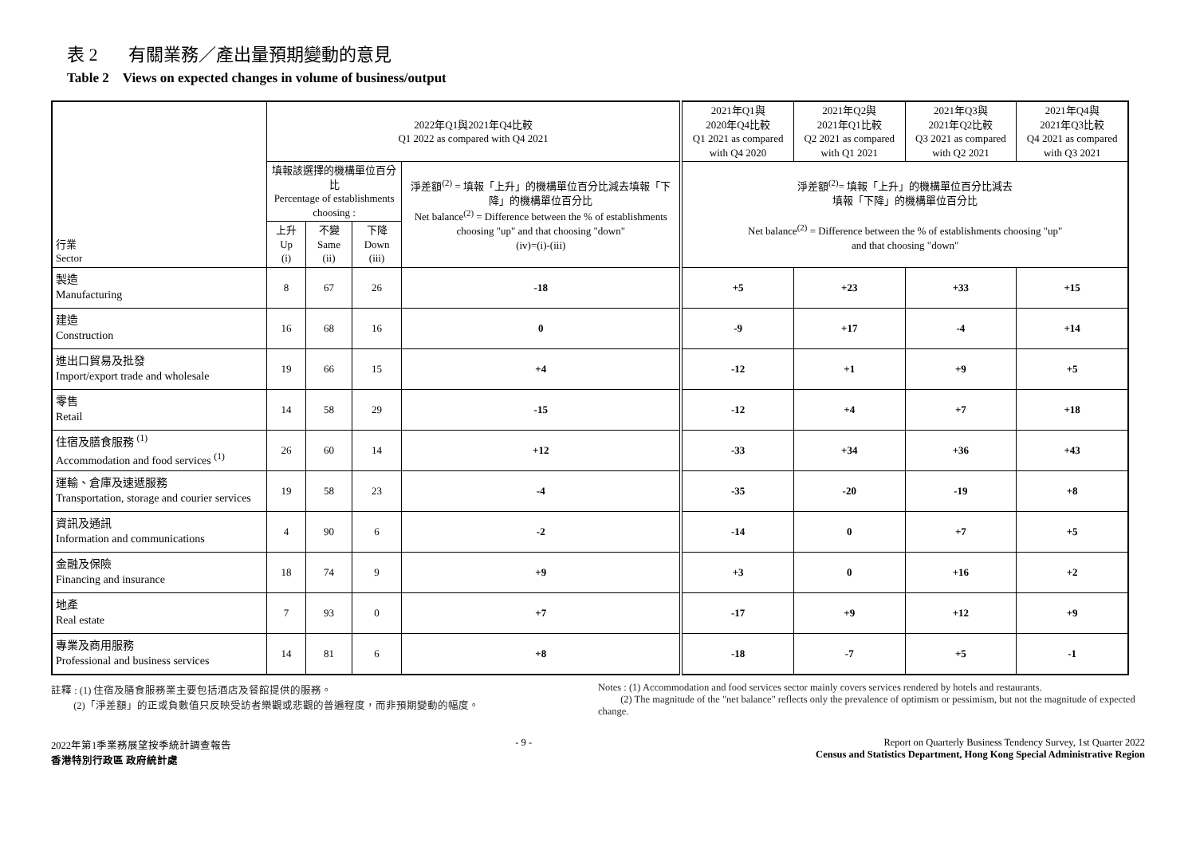表 2 有關業務／產出量預期變動的意見
Table 2 Views on expected changes in volume of business/output
| 行業 Sector | 2022年Q1與2021年Q4比較 Q1 2022 as compared with Q4 2021 | | | | 2021年Q1與 2020年Q4比較 Q1 2021 as compared with Q4 2020 | 2021年Q2與 2021年Q1比較 Q2 2021 as compared with Q1 2021 | 2021年Q3與 2021年Q2比較 Q3 2021 as compared with Q2 2021 | 2021年Q4與 2021年Q3比較 Q4 2021 as compared with Q3 2021 |
| --- | --- | --- | --- | --- | --- | --- | --- | --- |
| | 填報該選擇的機構單位百分比 Percentage of establishments choosing : | | | 淨差額<sup>(2)</sup> = 填報「上升」的機構單位百分比減去填報「下降」的機構單位百分比 Net balance<sup>(2)</sup> = Difference between the % of establishments choosing "up" and that choosing "down" (iv)=(i)-(iii) | 淨差額<sup>(2)</sup>= 填報「上升」的機構單位百分比減去 填報「下降」的機構單位百分比 Net balance<sup>(2)</sup> = Difference between the % of establishments choosing "up" and that choosing "down" | | | |
| | 上升 Up (i) | 不變 Same (ii) | 下降 Down (iii) | | | | | |
| 製造 Manufacturing | 8 | 67 | 26 | -18 | +5 | +23 | +33 | +15 |
| 建造 Construction | 16 | 68 | 16 | 0 | -9 | +17 | -4 | +14 |
| 進出口貿易及批發 Import/export trade and wholesale | 19 | 66 | 15 | +4 | -12 | +1 | +9 | +5 |
| 零售 Retail | 14 | 58 | 29 | -15 | -12 | +4 | +7 | +18 |
| 住宿及膳食服務 <sup>(1)</sup> Accommodation and food services <sup>(1)</sup> | 26 | 60 | 14 | +12 | -33 | +34 | +36 | +43 |
| 運輸、倉庫及速遞服務 Transportation, storage and courier services | 19 | 58 | 23 | -4 | -35 | -20 | -19 | +8 |
| 資訊及通訊 Information and communications | 4 | 90 | 6 | -2 | -14 | 0 | +7 | +5 |
| 金融及保險 Financing and insurance | 18 | 74 | 9 | +9 | +3 | 0 | +16 | +2 |
| 地產 Real estate | 7 | 93 | 0 | +7 | -17 | +9 | +12 | +9 |
| 專業及商用服務 Professional and business services | 14 | 81 | 6 | +8 | -18 | -7 | +5 | -1 |
註釋 : (1) 住宿及膳食服務業主要包括酒店及餐館提供的服務。
(2)「淨差額」的正或負數值只反映受訪者樂觀或悲觀的普遍程度，而非預期變動的幅度。
Notes : (1) Accommodation and food services sector mainly covers services rendered by hotels and restaurants.
(2) The magnitude of the "net balance" reflects only the prevalence of optimism or pessimism, but not the magnitude of expected change.
2022年第1季業務展望按季統計調查報告
香港特別行政區 政府統計處
- 9 - Report on Quarterly Business Tendency Survey, 1st Quarter 2022
Census and Statistics Department, Hong Kong Special Administrative Region